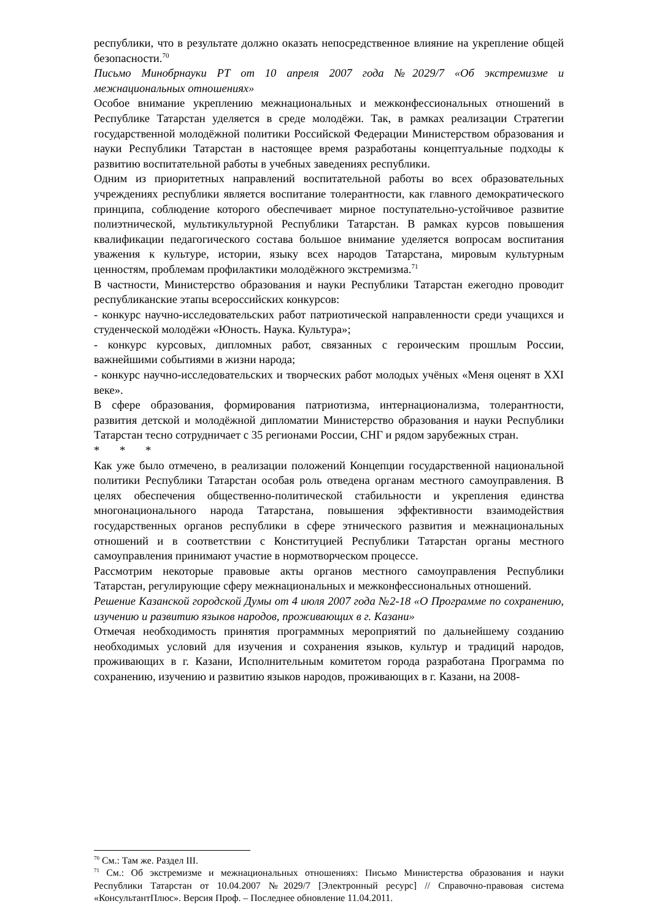республики, что в результате должно оказать непосредственное влияние на укрепление общей безопасности.<sup>70</sup>
Письмо Минобрнауки РТ от 10 апреля 2007 года №2029/7 «Об экстремизме и межнациональных отношениях»
Особое внимание укреплению межнациональных и межконфессиональных отношений в Республике Татарстан уделяется в среде молодёжи. Так, в рамках реализации Стратегии государственной молодёжной политики Российской Федерации Министерством образования и науки Республики Татарстан в настоящее время разработаны концептуальные подходы к развитию воспитательной работы в учебных заведениях республики.
Одним из приоритетных направлений воспитательной работы во всех образовательных учреждениях республики является воспитание толерантности, как главного демократического принципа, соблюдение которого обеспечивает мирное поступательно-устойчивое развитие полиэтнической, мультикультурной Республики Татарстан. В рамках курсов повышения квалификации педагогического состава большое внимание уделяется вопросам воспитания уважения к культуре, истории, языку всех народов Татарстана, мировым культурным ценностям, проблемам профилактики молодёжного экстремизма.<sup>71</sup>
В частности, Министерство образования и науки Республики Татарстан ежегодно проводит республиканские этапы всероссийских конкурсов:
- конкурс научно-исследовательских работ патриотической направленности среди учащихся и студенческой молодёжи «Юность. Наука. Культура»;
- конкурс курсовых, дипломных работ, связанных с героическим прошлым России, важнейшими событиями в жизни народа;
- конкурс научно-исследовательских и творческих работ молодых учёных «Меня оценят в XXI веке».
В сфере образования, формирования патриотизма, интернационализма, толерантности, развития детской и молодёжной дипломатии Министерство образования и науки Республики Татарстан тесно сотрудничает с 35 регионами России, СНГ и рядом зарубежных стран.
* * *
Как уже было отмечено, в реализации положений Концепции государственной национальной политики Республики Татарстан особая роль отведена органам местного самоуправления. В целях обеспечения общественно-политической стабильности и укрепления единства многонационального народа Татарстана, повышения эффективности взаимодействия государственных органов республики в сфере этнического развития и межнациональных отношений и в соответствии с Конституцией Республики Татарстан органы местного самоуправления принимают участие в нормотворческом процессе.
Рассмотрим некоторые правовые акты органов местного самоуправления Республики Татарстан, регулирующие сферу межнациональных и межконфессиональных отношений.
Решение Казанской городской Думы от 4 июля 2007 года №2-18 «О Программе по сохранению, изучению и развитию языков народов, проживающих в г. Казани»
Отмечая необходимость принятия программных мероприятий по дальнейшему созданию необходимых условий для изучения и сохранения языков, культур и традиций народов, проживающих в г. Казани, Исполнительным комитетом города разработана Программа по сохранению, изучению и развитию языков народов, проживающих в г. Казани, на 2008-
<sup>70</sup> См.: Там же. Раздел III.
<sup>71</sup> См.: Об экстремизме и межнациональных отношениях: Письмо Министерства образования и науки Республики Татарстан от 10.04.2007 №2029/7 [Электронный ресурс] // Справочно-правовая система «КонсультантПлюс». Версия Проф. – Последнее обновление 11.04.2011.